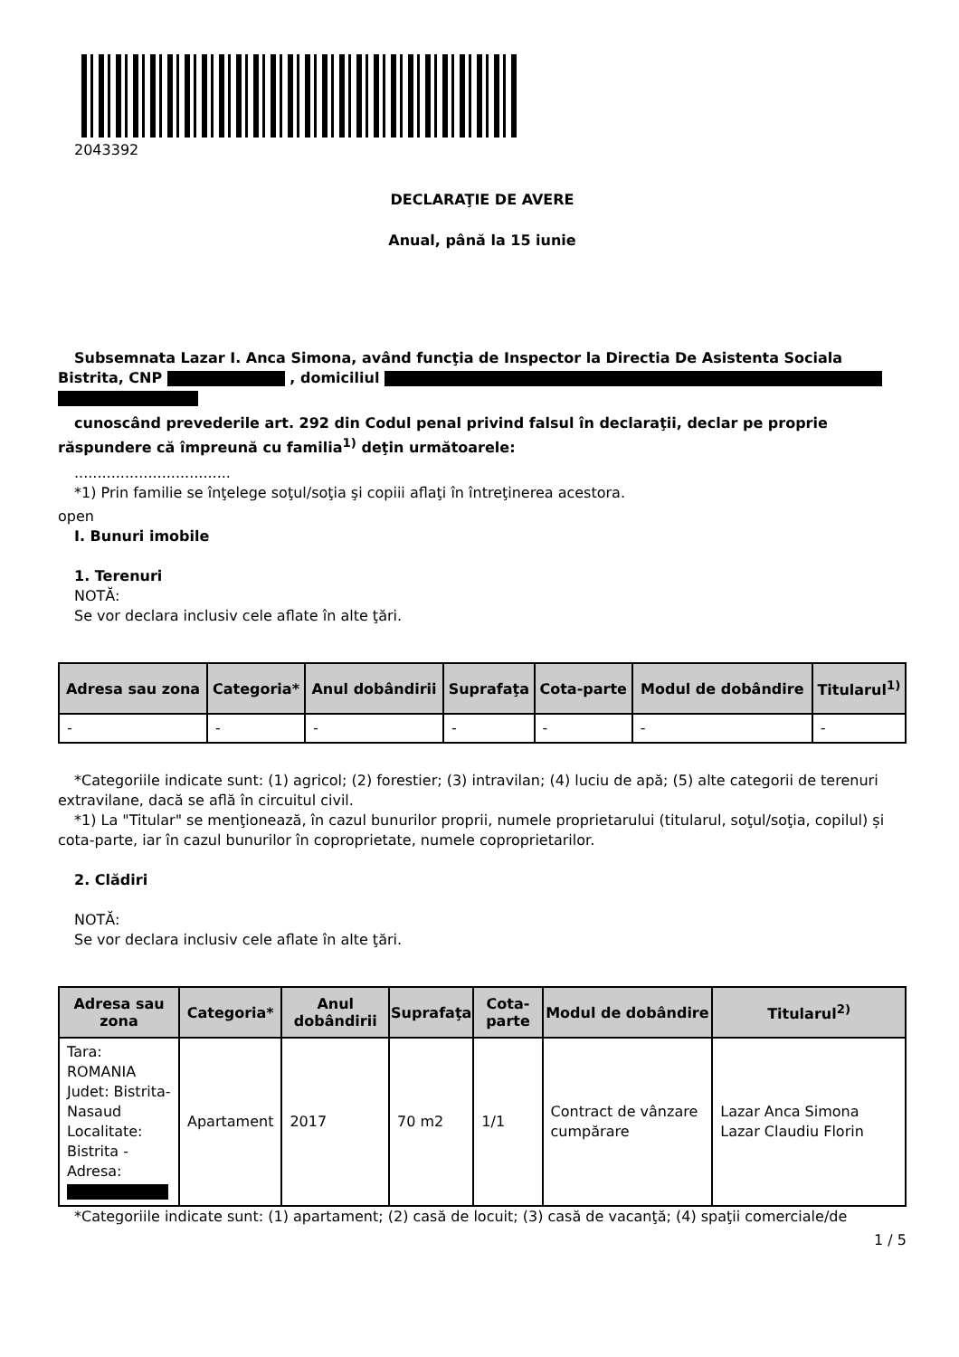2043392
DECLARAŢIE DE AVERE
Anual, până la 15 iunie
Subsemnata Lazar I. Anca Simona, având funcţia de Inspector la Directia De Asistenta Sociala Bistrita, CNP , domiciliul
cunoscând prevederile art. 292 din Codul penal privind falsul în declaraţii, declar pe proprie răspundere că împreună cu familia<sup>1)</sup> deţin următoarele:
..................................
*1) Prin familie se înţelege soţul/soţia şi copiii aflaţi în întreţinerea acestora.
open
I. Bunuri imobile
1. Terenuri
NOTĂ:
Se vor declara inclusiv cele aflate în alte ţări.
| Adresa sau zona | Categoria* | Anul dobândirii | Suprafaţa | Cota-parte | Modul de dobândire | Titularul<sup>1)</sup> |
| --- | --- | --- | --- | --- | --- | --- |
| - | - | - | - | - | - | - |
*Categoriile indicate sunt: (1) agricol; (2) forestier; (3) intravilan; (4) luciu de apă; (5) alte categorii de terenuri extravilane, dacă se află în circuitul civil.
*1) La "Titular" se menţionează, în cazul bunurilor proprii, numele proprietarului (titularul, soţul/soţia, copilul) și cota-parte, iar în cazul bunurilor în coproprietate, numele coproprietarilor.
2. Clădiri
NOTĂ:
Se vor declara inclusiv cele aflate în alte ţări.
| Adresa sau zona | Categoria* | Anul dobândirii | Suprafaţa | Cota-parte | Modul de dobândire | Titularul<sup>2)</sup> |
| --- | --- | --- | --- | --- | --- | --- |
| Tara: ROMANIA Judet: Bistrita-Nasaud Localitate: Bistrita - Adresa: | Apartament | 2017 | 70 m2 | 1/1 | Contract de vânzare cumpărare | Lazar Anca Simona Lazar Claudiu Florin |
*Categoriile indicate sunt: (1) apartament; (2) casă de locuit; (3) casă de vacanţă; (4) spaţii comerciale/de
1 / 5